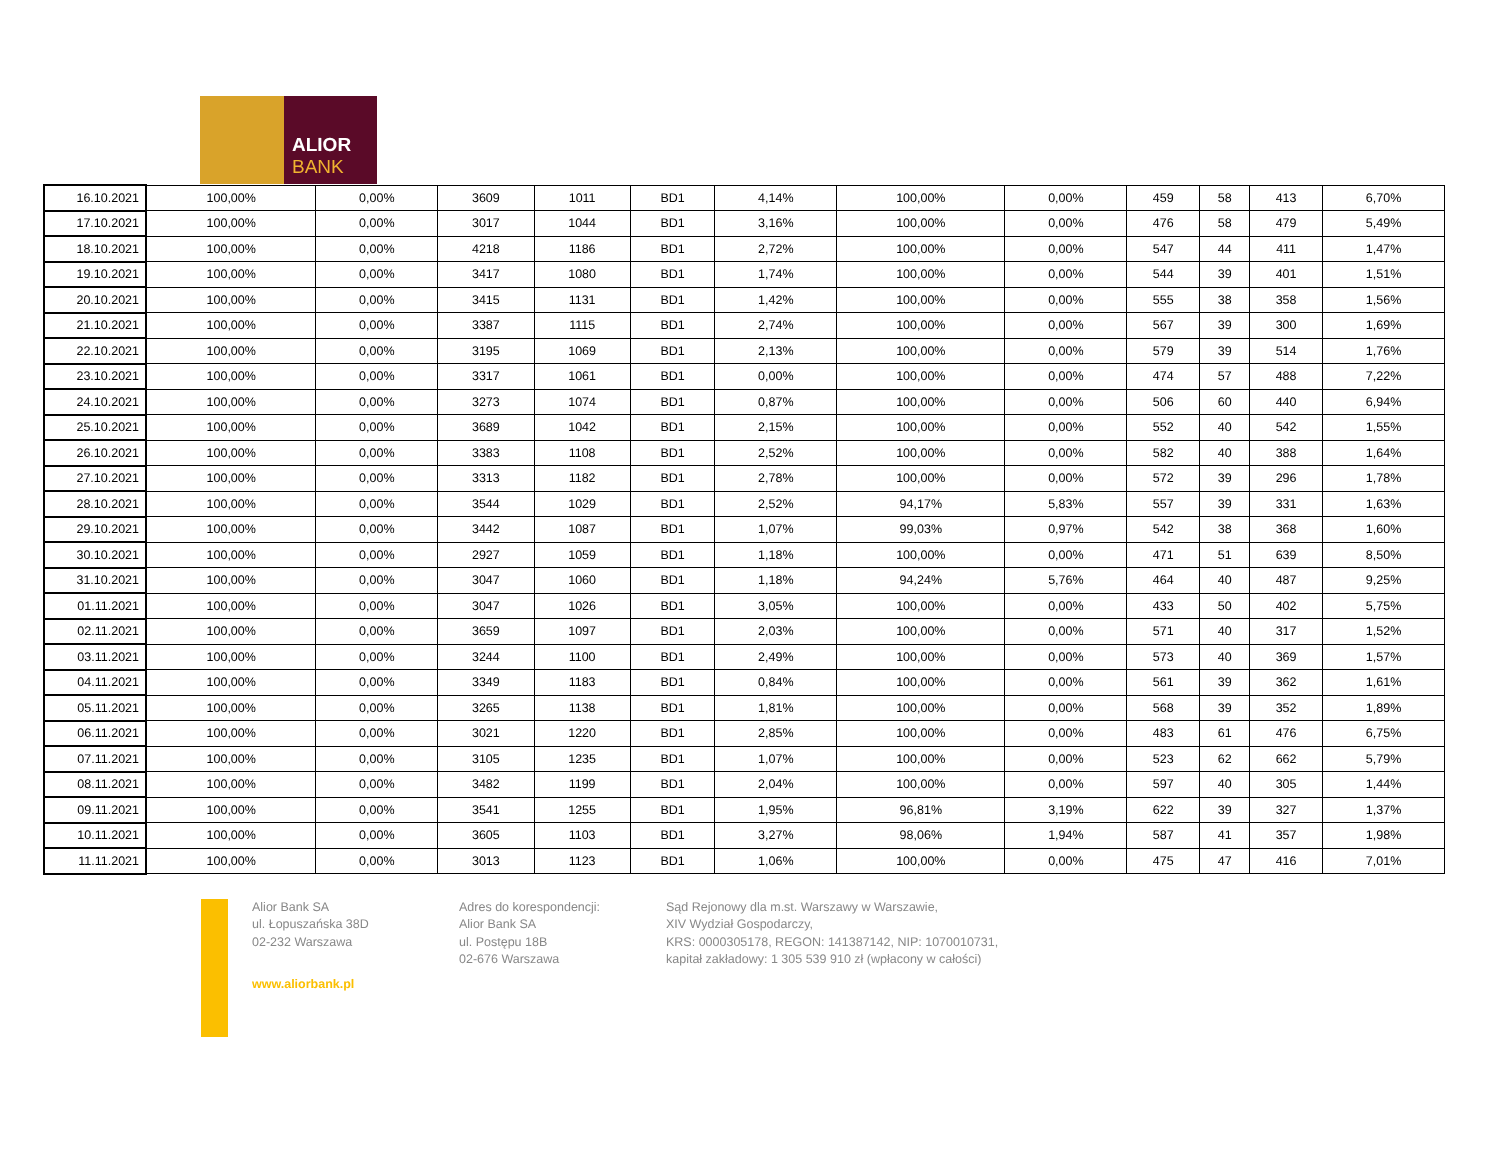ALIOR
BANK
| 16.10.2021 | 100,00% | 0,00% | 3609 | 1011 | BD1 | 4,14% | 100,00% | 0,00% | 459 | 58 | 413 | 6,70% |
| 17.10.2021 | 100,00% | 0,00% | 3017 | 1044 | BD1 | 3,16% | 100,00% | 0,00% | 476 | 58 | 479 | 5,49% |
| 18.10.2021 | 100,00% | 0,00% | 4218 | 1186 | BD1 | 2,72% | 100,00% | 0,00% | 547 | 44 | 411 | 1,47% |
| 19.10.2021 | 100,00% | 0,00% | 3417 | 1080 | BD1 | 1,74% | 100,00% | 0,00% | 544 | 39 | 401 | 1,51% |
| 20.10.2021 | 100,00% | 0,00% | 3415 | 1131 | BD1 | 1,42% | 100,00% | 0,00% | 555 | 38 | 358 | 1,56% |
| 21.10.2021 | 100,00% | 0,00% | 3387 | 1115 | BD1 | 2,74% | 100,00% | 0,00% | 567 | 39 | 300 | 1,69% |
| 22.10.2021 | 100,00% | 0,00% | 3195 | 1069 | BD1 | 2,13% | 100,00% | 0,00% | 579 | 39 | 514 | 1,76% |
| 23.10.2021 | 100,00% | 0,00% | 3317 | 1061 | BD1 | 0,00% | 100,00% | 0,00% | 474 | 57 | 488 | 7,22% |
| 24.10.2021 | 100,00% | 0,00% | 3273 | 1074 | BD1 | 0,87% | 100,00% | 0,00% | 506 | 60 | 440 | 6,94% |
| 25.10.2021 | 100,00% | 0,00% | 3689 | 1042 | BD1 | 2,15% | 100,00% | 0,00% | 552 | 40 | 542 | 1,55% |
| 26.10.2021 | 100,00% | 0,00% | 3383 | 1108 | BD1 | 2,52% | 100,00% | 0,00% | 582 | 40 | 388 | 1,64% |
| 27.10.2021 | 100,00% | 0,00% | 3313 | 1182 | BD1 | 2,78% | 100,00% | 0,00% | 572 | 39 | 296 | 1,78% |
| 28.10.2021 | 100,00% | 0,00% | 3544 | 1029 | BD1 | 2,52% | 94,17% | 5,83% | 557 | 39 | 331 | 1,63% |
| 29.10.2021 | 100,00% | 0,00% | 3442 | 1087 | BD1 | 1,07% | 99,03% | 0,97% | 542 | 38 | 368 | 1,60% |
| 30.10.2021 | 100,00% | 0,00% | 2927 | 1059 | BD1 | 1,18% | 100,00% | 0,00% | 471 | 51 | 639 | 8,50% |
| 31.10.2021 | 100,00% | 0,00% | 3047 | 1060 | BD1 | 1,18% | 94,24% | 5,76% | 464 | 40 | 487 | 9,25% |
| 01.11.2021 | 100,00% | 0,00% | 3047 | 1026 | BD1 | 3,05% | 100,00% | 0,00% | 433 | 50 | 402 | 5,75% |
| 02.11.2021 | 100,00% | 0,00% | 3659 | 1097 | BD1 | 2,03% | 100,00% | 0,00% | 571 | 40 | 317 | 1,52% |
| 03.11.2021 | 100,00% | 0,00% | 3244 | 1100 | BD1 | 2,49% | 100,00% | 0,00% | 573 | 40 | 369 | 1,57% |
| 04.11.2021 | 100,00% | 0,00% | 3349 | 1183 | BD1 | 0,84% | 100,00% | 0,00% | 561 | 39 | 362 | 1,61% |
| 05.11.2021 | 100,00% | 0,00% | 3265 | 1138 | BD1 | 1,81% | 100,00% | 0,00% | 568 | 39 | 352 | 1,89% |
| 06.11.2021 | 100,00% | 0,00% | 3021 | 1220 | BD1 | 2,85% | 100,00% | 0,00% | 483 | 61 | 476 | 6,75% |
| 07.11.2021 | 100,00% | 0,00% | 3105 | 1235 | BD1 | 1,07% | 100,00% | 0,00% | 523 | 62 | 662 | 5,79% |
| 08.11.2021 | 100,00% | 0,00% | 3482 | 1199 | BD1 | 2,04% | 100,00% | 0,00% | 597 | 40 | 305 | 1,44% |
| 09.11.2021 | 100,00% | 0,00% | 3541 | 1255 | BD1 | 1,95% | 96,81% | 3,19% | 622 | 39 | 327 | 1,37% |
| 10.11.2021 | 100,00% | 0,00% | 3605 | 1103 | BD1 | 3,27% | 98,06% | 1,94% | 587 | 41 | 357 | 1,98% |
| 11.11.2021 | 100,00% | 0,00% | 3013 | 1123 | BD1 | 1,06% | 100,00% | 0,00% | 475 | 47 | 416 | 7,01% |
Alior Bank SA
ul. Łopuszańska 38D
02-232 Warszawa
www.aliorbank.pl
Adres do korespondencji:
Alior Bank SA
ul. Postępu 18B
02-676 Warszawa
Sąd Rejonowy dla m.st. Warszawy w Warszawie,
XIV Wydział Gospodarczy,
KRS: 0000305178, REGON: 141387142, NIP: 1070010731,
kapitał zakładowy: 1 305 539 910 zł (wpłacony w całości)